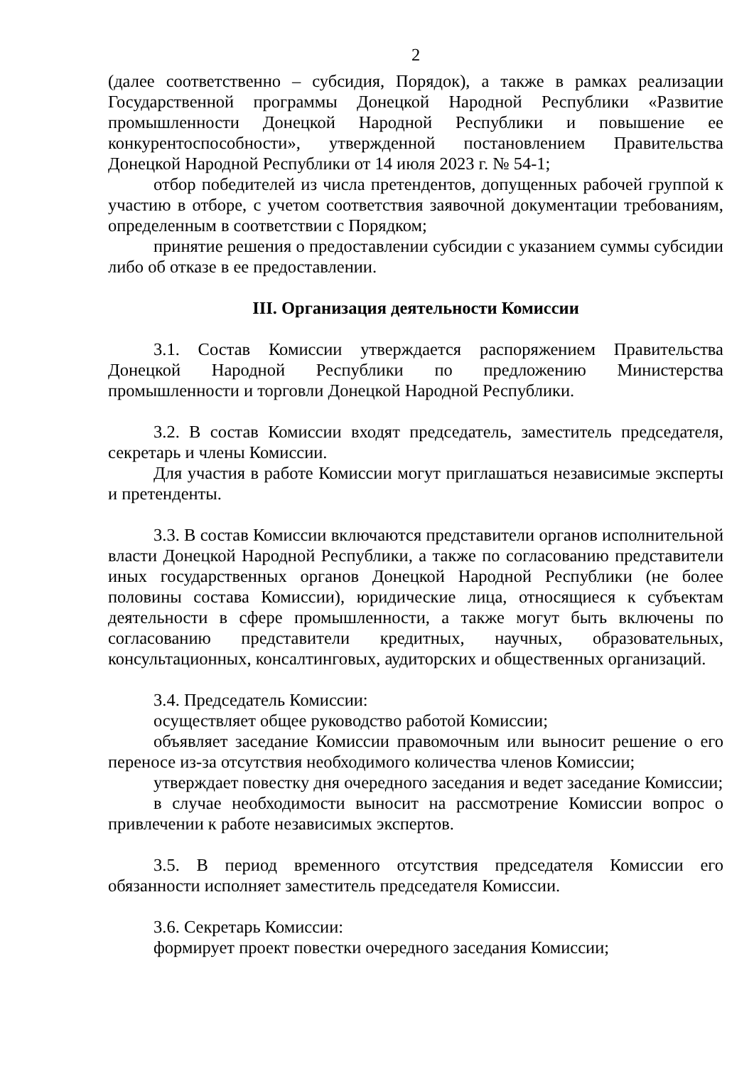2
(далее соответственно – субсидия, Порядок), а также в рамках реализации Государственной программы Донецкой Народной Республики «Развитие промышленности Донецкой Народной Республики и повышение ее конкурентоспособности», утвержденной постановлением Правительства Донецкой Народной Республики от 14 июля 2023 г. № 54-1;
отбор победителей из числа претендентов, допущенных рабочей группой к участию в отборе, с учетом соответствия заявочной документации требованиям, определенным в соответствии с Порядком;
принятие решения о предоставлении субсидии с указанием суммы субсидии либо об отказе в ее предоставлении.
III. Организация деятельности Комиссии
3.1. Состав Комиссии утверждается распоряжением Правительства Донецкой Народной Республики по предложению Министерства промышленности и торговли Донецкой Народной Республики.
3.2. В состав Комиссии входят председатель, заместитель председателя, секретарь и члены Комиссии.
Для участия в работе Комиссии могут приглашаться независимые эксперты и претенденты.
3.3. В состав Комиссии включаются представители органов исполнительной власти Донецкой Народной Республики, а также по согласованию представители иных государственных органов Донецкой Народной Республики (не более половины состава Комиссии), юридические лица, относящиеся к субъектам деятельности в сфере промышленности, а также могут быть включены по согласованию представители кредитных, научных, образовательных, консультационных, консалтинговых, аудиторских и общественных организаций.
3.4. Председатель Комиссии:
осуществляет общее руководство работой Комиссии;
объявляет заседание Комиссии правомочным или выносит решение о его переносе из-за отсутствия необходимого количества членов Комиссии;
утверждает повестку дня очередного заседания и ведет заседание Комиссии;
в случае необходимости выносит на рассмотрение Комиссии вопрос о привлечении к работе независимых экспертов.
3.5. В период временного отсутствия председателя Комиссии его обязанности исполняет заместитель председателя Комиссии.
3.6. Секретарь Комиссии:
формирует проект повестки очередного заседания Комиссии;